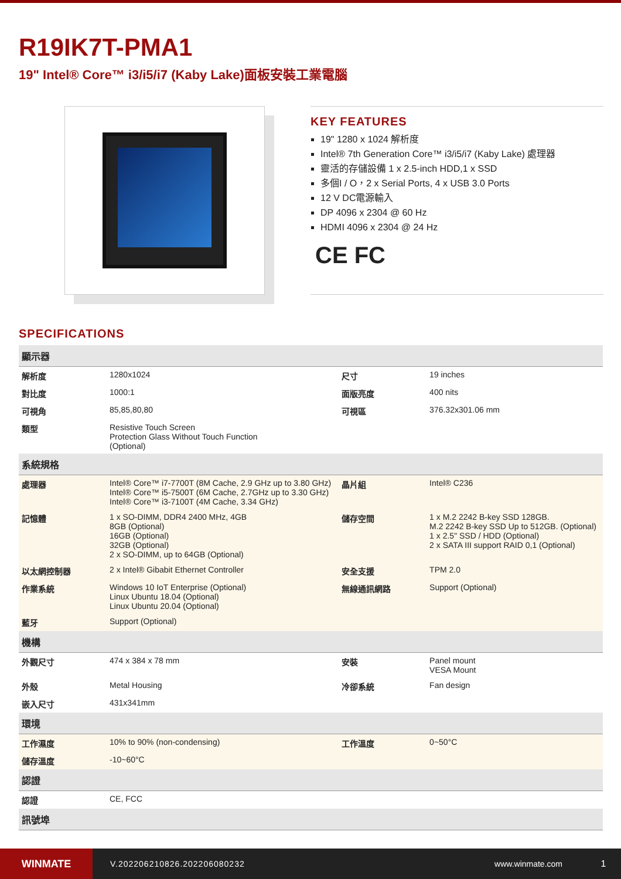R19IK7T-PMA1
19" Intel® Core™ i3/i5/i7 (Kaby Lake)面板安裝工業電腦
KEY FEATURES
19" 1280 x 1024 解析度
Intel® 7th Generation Core™ i3/i5/i7 (Kaby Lake) 處理器
靈活的存儲設備 1 x 2.5-inch HDD,1 x SSD
多個I / O，2 x Serial Ports, 4 x USB 3.0 Ports
12 V DC電源輸入
DP 4096 x 2304 @ 60 Hz
HDMI 4096 x 2304 @ 24 Hz
CE FC
SPECIFICATIONS
| 顯示器 | | | |
| --- | --- | --- | --- |
| 解析度 | 1280x1024 | 尺寸 | 19 inches |
| 對比度 | 1000:1 | 面版亮度 | 400 nits |
| 可視角 | 85,85,80,80 | 可視區 | 376.32x301.06 mm |
| 類型 | Resistive Touch Screen Protection Glass Without Touch Function (Optional) | | |
| 系統規格 | | | |
| 處理器 | Intel® Core™ i7-7700T (8M Cache, 2.9 GHz up to 3.80 GHz) Intel® Core™ i5-7500T (6M Cache, 2.7GHz up to 3.30 GHz) Intel® Core™ i3-7100T (4M Cache, 3.34 GHz) | 晶片組 | Intel® C236 |
| 記憶體 | 1 x SO-DIMM, DDR4 2400 MHz, 4GB 8GB (Optional) 16GB (Optional) 32GB (Optional) 2 x SO-DIMM, up to 64GB (Optional) | 儲存空間 | 1 x M.2 2242 B-key SSD 128GB. M.2 2242 B-key SSD Up to 512GB. (Optional) 1 x 2.5" SSD / HDD (Optional) 2 x SATA III support RAID 0,1 (Optional) |
| 以太網控制器 | 2 x Intel® Gibabit Ethernet Controller | 安全支援 | TPM 2.0 |
| 作業系統 | Windows 10 IoT Enterprise (Optional) Linux Ubuntu 18.04 (Optional) Linux Ubuntu 20.04 (Optional) | 無線通訊網路 | Support (Optional) |
| 藍牙 | Support (Optional) | | |
| 機構 | | | |
| 外觀尺寸 | 474 x 384 x 78 mm | 安裝 | Panel mount VESA Mount |
| 外殼 | Metal Housing | 冷卻系統 | Fan design |
| 嵌入尺寸 | 431x341mm | | |
| 環境 | | | |
| 工作濕度 | 10% to 90% (non-condensing) | 工作溫度 | 0~50°C |
| 儲存溫度 | -10~60°C | | |
| 認證 | | | |
| 認證 | CE, FCC | | |
| 訊號埠 | | | |
WINMATE
V.202206210826.202206080232 www.winmate.com 1